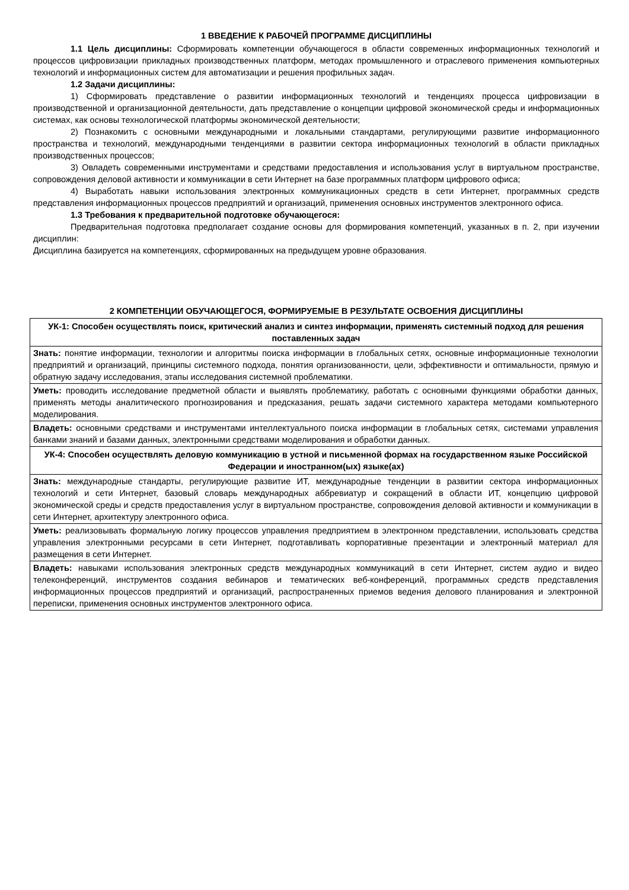1 ВВЕДЕНИЕ К РАБОЧЕЙ ПРОГРАММЕ ДИСЦИПЛИНЫ
1.1 Цель дисциплины: Сформировать компетенции обучающегося в области современных информационных технологий и процессов цифровизации прикладных производственных платформ, методах промышленного и отраслевого применения компьютерных технологий и информационных систем для автоматизации и решения профильных задач.
1.2 Задачи дисциплины:
1) Сформировать представление о развитии информационных технологий и тенденциях процесса цифровизации в производственной и организационной деятельности, дать представление о концепции цифровой экономической среды и информационных системах, как основы технологической платформы экономической деятельности;
2) Познакомить с основными международными и локальными стандартами, регулирующими развитие информационного пространства и технологий, международными тенденциями в развитии сектора информационных технологий в области прикладных производственных процессов;
3) Овладеть современными инструментами и средствами предоставления и использования услуг в виртуальном пространстве, сопровождения деловой активности и коммуникации в сети Интернет на базе программных платформ цифрового офиса;
4) Выработать навыки использования электронных коммуникационных средств в сети Интернет, программных средств представления информационных процессов предприятий и организаций, применения основных инструментов электронного офиса.
1.3 Требования к предварительной подготовке обучающегося:
Предварительная подготовка предполагает создание основы для формирования компетенций, указанных в п. 2, при изучении дисциплин:
Дисциплина базируется на компетенциях, сформированных на предыдущем уровне образования.
2 КОМПЕТЕНЦИИ ОБУЧАЮЩЕГОСЯ, ФОРМИРУЕМЫЕ В РЕЗУЛЬТАТЕ ОСВОЕНИЯ ДИСЦИПЛИНЫ
| УК-1: Способен осуществлять поиск, критический анализ и синтез информации, применять системный подход для решения поставленных задач |
| --- |
| Знать: понятие информации, технологии и алгоритмы поиска информации в глобальных сетях, основные информационные технологии предприятий и организаций, принципы системного подхода, понятия организованности, цели, эффективности и оптимальности, прямую и обратную задачу исследования, этапы исследования системной проблематики. |
| Уметь: проводить исследование предметной области и выявлять проблематику, работать с основными функциями обработки данных, применять методы аналитического прогнозирования и предсказания, решать задачи системного характера методами компьютерного моделирования. |
| Владеть: основными средствами и инструментами интеллектуального поиска информации в глобальных сетях, системами управления банками знаний и базами данных, электронными средствами моделирования и обработки данных. |
| УК-4: Способен осуществлять деловую коммуникацию в устной и письменной формах на государственном языке Российской Федерации и иностранном(ых) языке(ах) |
| Знать: международные стандарты, регулирующие развитие ИТ, международные тенденции в развитии сектора информационных технологий и сети Интернет, базовый словарь международных аббревиатур и сокращений в области ИТ, концепцию цифровой экономической среды и средств предоставления услуг в виртуальном пространстве, сопровождения деловой активности и коммуникации в сети Интернет, архитектуру электронного офиса. |
| Уметь: реализовывать формальную логику процессов управления предприятием в электронном представлении, использовать средства управления электронными ресурсами в сети Интернет, подготавливать корпоративные презентации и электронный материал для размещения в сети Интернет. |
| Владеть: навыками использования электронных средств международных коммуникаций в сети Интернет, систем аудио и видео телеконференций, инструментов создания вебинаров и тематических веб-конференций, программных средств представления информационных процессов предприятий и организаций, распространенных приемов ведения делового планирования и электронной переписки, применения основных инструментов электронного офиса. |